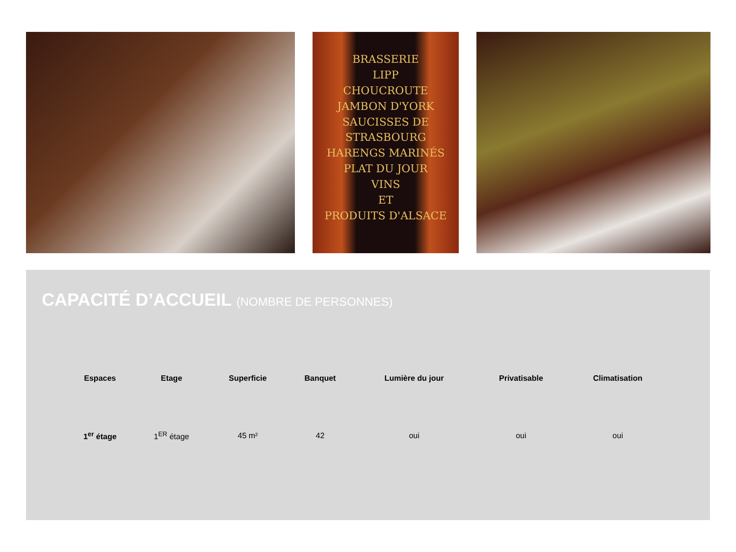BRASSERIE
LIPP
CHOUCROUTE
JAMBON D'YORK
SAUCISSES DE STRASBOURG
HARENGS MARINÉS
PLAT DU JOUR
VINS
ET
PRODUITS D'ALSACE
CAPACITÉ D’ACCUEIL (NOMBRE DE PERSONNES)
| Espaces | Etage | Superficie | Banquet | Lumière du jour | Privatisable | Climatisation |
| --- | --- | --- | --- | --- | --- | --- |
| 1<sup>er</sup> étage | 1<sup>ER</sup> étage | 45 m² | 42 | oui | oui | oui |